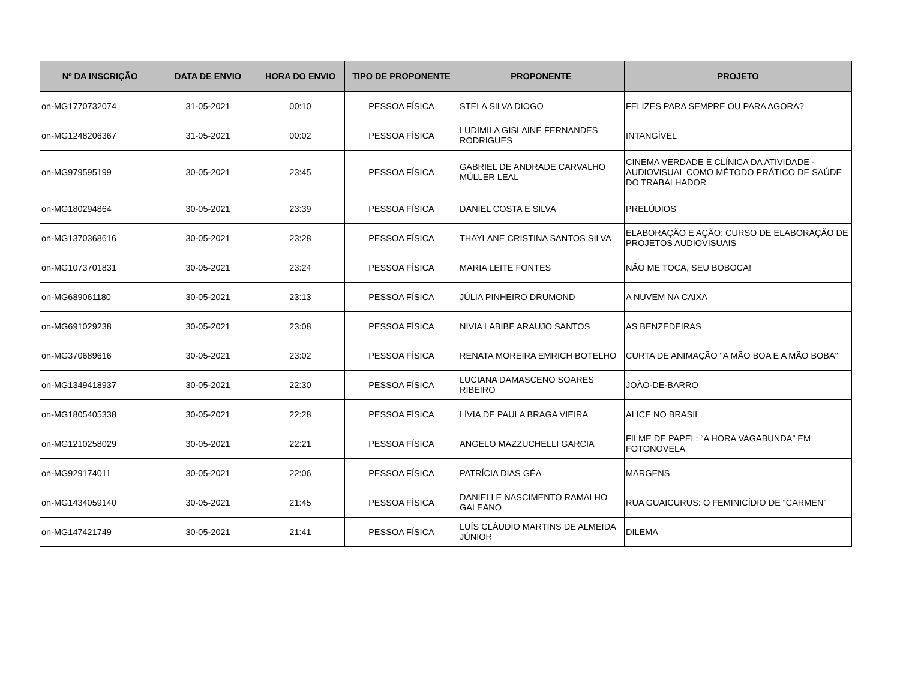| Nº DA INSCRIÇÃO | DATA DE ENVIO | HORA DO ENVIO | TIPO DE PROPONENTE | PROPONENTE | PROJETO |
| --- | --- | --- | --- | --- | --- |
| on-MG1770732074 | 31-05-2021 | 00:10 | PESSOA FÍSICA | STELA SILVA DIOGO | FELIZES PARA SEMPRE OU PARA AGORA? |
| on-MG1248206367 | 31-05-2021 | 00:02 | PESSOA FÍSICA | LUDIMILA GISLAINE FERNANDES RODRIGUES | INTANGÍVEL |
| on-MG979595199 | 30-05-2021 | 23:45 | PESSOA FÍSICA | GABRIEL DE ANDRADE CARVALHO MÜLLER LEAL | CINEMA VERDADE E CLÍNICA DA ATIVIDADE - AUDIOVISUAL COMO MÉTODO PRÁTICO DE SAÚDE DO TRABALHADOR |
| on-MG180294864 | 30-05-2021 | 23:39 | PESSOA FÍSICA | DANIEL COSTA E SILVA | PRELÚDIOS |
| on-MG1370368616 | 30-05-2021 | 23:28 | PESSOA FÍSICA | THAYLANE CRISTINA SANTOS SILVA | ELABORAÇÃO E AÇÃO: CURSO DE ELABORAÇÃO DE PROJETOS AUDIOVISUAIS |
| on-MG1073701831 | 30-05-2021 | 23:24 | PESSOA FÍSICA | MARIA LEITE FONTES | NÃO ME TOCA, SEU BOBOCA! |
| on-MG689061180 | 30-05-2021 | 23:13 | PESSOA FÍSICA | JÚLIA PINHEIRO DRUMOND | A NUVEM NA CAIXA |
| on-MG691029238 | 30-05-2021 | 23:08 | PESSOA FÍSICA | NIVIA LABIBE ARAUJO SANTOS | AS BENZEDEIRAS |
| on-MG370689616 | 30-05-2021 | 23:02 | PESSOA FÍSICA | RENATA MOREIRA EMRICH BOTELHO | CURTA DE ANIMAÇÃO "A MÃO BOA E A MÃO BOBA" |
| on-MG1349418937 | 30-05-2021 | 22:30 | PESSOA FÍSICA | LUCIANA DAMASCENO SOARES RIBEIRO | JOÃO-DE-BARRO |
| on-MG1805405338 | 30-05-2021 | 22:28 | PESSOA FÍSICA | LÍVIA DE PAULA BRAGA VIEIRA | ALICE NO BRASIL |
| on-MG1210258029 | 30-05-2021 | 22:21 | PESSOA FÍSICA | ANGELO MAZZUCHELLI GARCIA | FILME DE PAPEL: “A HORA VAGABUNDA” EM FOTONOVELA |
| on-MG929174011 | 30-05-2021 | 22:06 | PESSOA FÍSICA | PATRÍCIA DIAS GÉA | MARGENS |
| on-MG1434059140 | 30-05-2021 | 21:45 | PESSOA FÍSICA | DANIELLE NASCIMENTO RAMALHO GALEANO | RUA GUAICURUS: O FEMINICÍDIO DE “CARMEN” |
| on-MG147421749 | 30-05-2021 | 21:41 | PESSOA FÍSICA | LUÍS CLÁUDIO MARTINS DE ALMEIDA JÚNIOR | DILEMA |